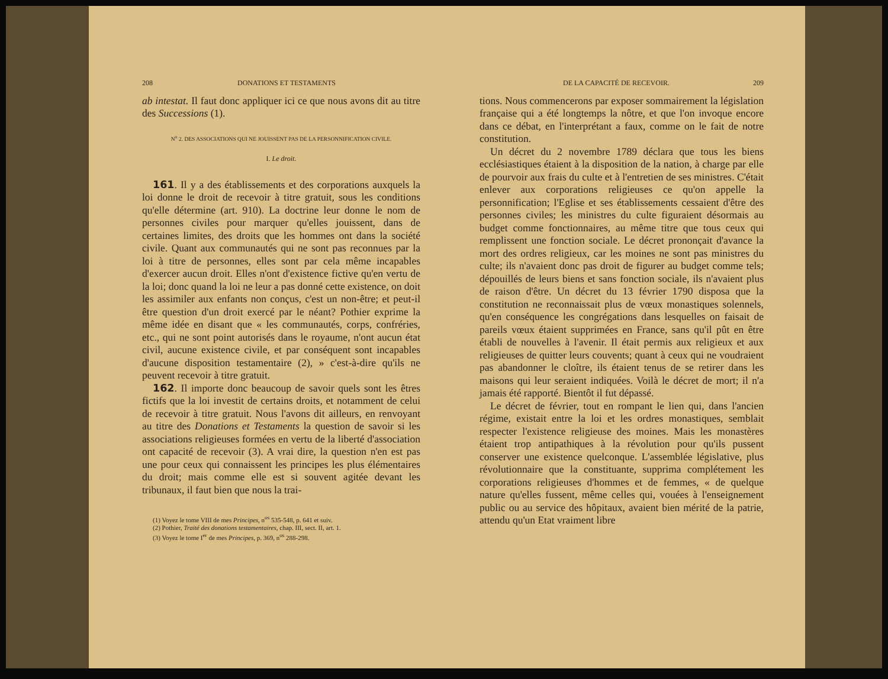208 DONATIONS ET TESTAMENTS
ab intestat. Il faut donc appliquer ici ce que nous avons dit au titre des Successions (1).
N<sup>o</sup> 2. DES ASSOCIATIONS QUI NE JOUISSENT PAS DE LA PERSONNIFICATION CIVILE.
I. Le droit.
161. Il y a des établissements et des corporations auxquels la loi donne le droit de recevoir à titre gratuit, sous les conditions qu'elle détermine (art. 910). La doctrine leur donne le nom de personnes civiles pour marquer qu'elles jouissent, dans de certaines limites, des droits que les hommes ont dans la société civile. Quant aux communautés qui ne sont pas reconnues par la loi à titre de personnes, elles sont par cela même incapables d'exercer aucun droit. Elles n'ont d'existence fictive qu'en vertu de la loi; donc quand la loi ne leur a pas donné cette existence, on doit les assimiler aux enfants non conçus, c'est un non-être; et peut-il être question d'un droit exercé par le néant? Pothier exprime la même idée en disant que « les communautés, corps, confréries, etc., qui ne sont point autorisés dans le royaume, n'ont aucun état civil, aucune existence civile, et par conséquent sont incapables d'aucune disposition testamentaire (2), » c'est-à-dire qu'ils ne peuvent recevoir à titre gratuit.
162. Il importe donc beaucoup de savoir quels sont les êtres fictifs que la loi investit de certains droits, et notamment de celui de recevoir à titre gratuit. Nous l'avons dit ailleurs, en renvoyant au titre des Donations et Testaments la question de savoir si les associations religieuses formées en vertu de la liberté d'association ont capacité de recevoir (3). A vrai dire, la question n'en est pas une pour ceux qui connaissent les principes les plus élémentaires du droit; mais comme elle est si souvent agitée devant les tribunaux, il faut bien que nous la trai-
(1) Voyez le tome VIII de mes Principes, n<sup>os</sup> 535-548, p. 641 et suiv.
(2) Pothier, Traité des donations testamentaires, chap. III, sect. II, art. 1.
(3) Voyez le tome I<sup>er</sup> de mes Principes, p. 369, n<sup>os</sup> 288-298.
DE LA CAPACITÉ DE RECEVOIR. 209
tions. Nous commencerons par exposer sommairement la législation française qui a été longtemps la nôtre, et que l'on invoque encore dans ce débat, en l'interprétant a faux, comme on le fait de notre constitution.
Un décret du 2 novembre 1789 déclara que tous les biens ecclésiastiques étaient à la disposition de la nation, à charge par elle de pourvoir aux frais du culte et à l'entretien de ses ministres. C'était enlever aux corporations religieuses ce qu'on appelle la personnification; l'Eglise et ses établissements cessaient d'être des personnes civiles; les ministres du culte figuraient désormais au budget comme fonctionnaires, au même titre que tous ceux qui remplissent une fonction sociale. Le décret prononçait d'avance la mort des ordres religieux, car les moines ne sont pas ministres du culte; ils n'avaient donc pas droit de figurer au budget comme tels; dépouillés de leurs biens et sans fonction sociale, ils n'avaient plus de raison d'être. Un décret du 13 février 1790 disposa que la constitution ne reconnaissait plus de vœux monastiques solennels, qu'en conséquence les congrégations dans lesquelles on faisait de pareils vœux étaient supprimées en France, sans qu'il pût en être établi de nouvelles à l'avenir. Il était permis aux religieux et aux religieuses de quitter leurs couvents; quant à ceux qui ne voudraient pas abandonner le cloître, ils étaient tenus de se retirer dans les maisons qui leur seraient indiquées. Voilà le décret de mort; il n'a jamais été rapporté. Bientôt il fut dépassé.
Le décret de février, tout en rompant le lien qui, dans l'ancien régime, existait entre la loi et les ordres monastiques, semblait respecter l'existence religieuse des moines. Mais les monastères étaient trop antipathiques à la révolution pour qu'ils pussent conserver une existence quelconque. L'assemblée législative, plus révolutionnaire que la constituante, supprima complétement les corporations religieuses d'hommes et de femmes, « de quelque nature qu'elles fussent, même celles qui, vouées à l'enseignement public ou au service des hôpitaux, avaient bien mérité de la patrie, attendu qu'un Etat vraiment libre